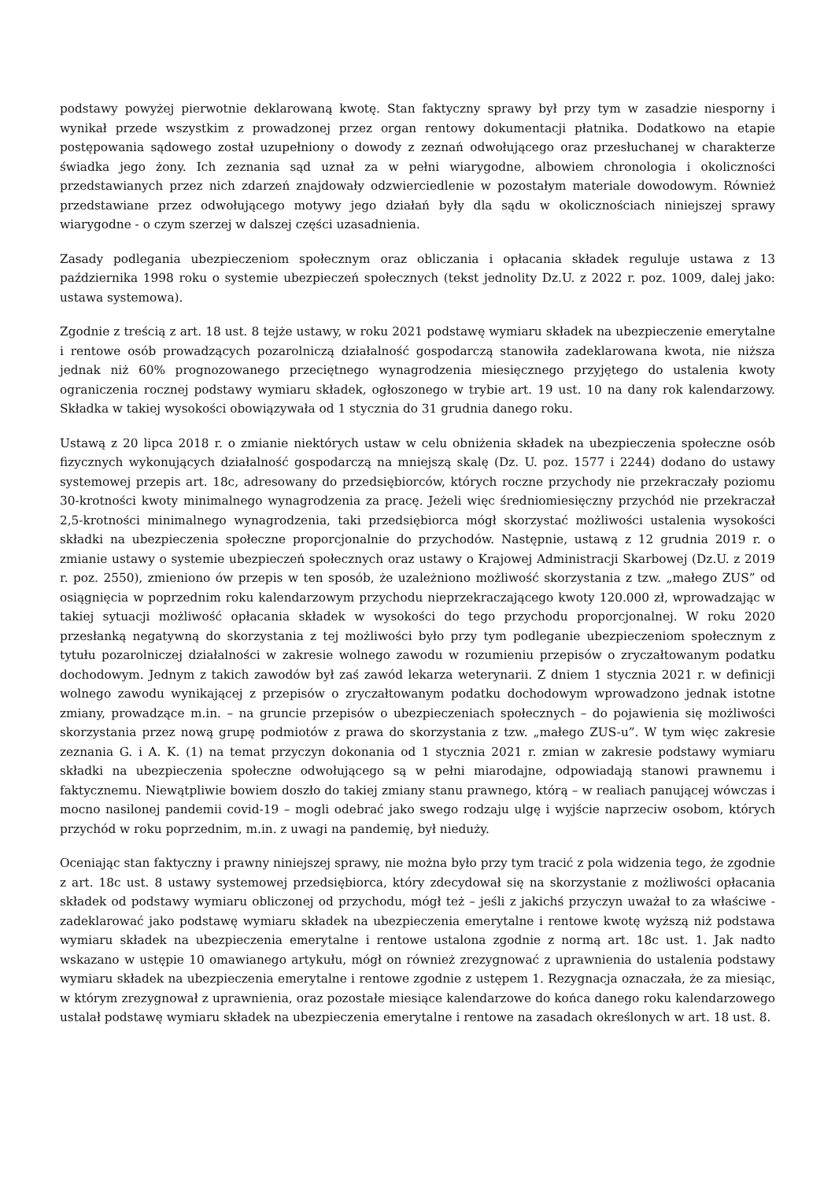podstawy powyżej pierwotnie deklarowaną kwotę. Stan faktyczny sprawy był przy tym w zasadzie niesporny i wynikał przede wszystkim z prowadzonej przez organ rentowy dokumentacji płatnika. Dodatkowo na etapie postępowania sądowego został uzupełniony o dowody z zeznań odwołującego oraz przesłuchanej w charakterze świadka jego żony. Ich zeznania sąd uznał za w pełni wiarygodne, albowiem chronologia i okoliczności przedstawianych przez nich zdarzeń znajdowały odzwierciedlenie w pozostałym materiale dowodowym. Również przedstawiane przez odwołującego motywy jego działań były dla sądu w okolicznościach niniejszej sprawy wiarygodne - o czym szerzej w dalszej części uzasadnienia.
Zasady podlegania ubezpieczeniom społecznym oraz obliczania i opłacania składek reguluje ustawa z 13 października 1998 roku o systemie ubezpieczeń społecznych (tekst jednolity Dz.U. z 2022 r. poz. 1009, dalej jako: ustawa systemowa).
Zgodnie z treścią z art. 18 ust. 8 tejże ustawy, w roku 2021 podstawę wymiaru składek na ubezpieczenie emerytalne i rentowe osób prowadzących pozarolniczą działalność gospodarczą stanowiła zadeklarowana kwota, nie niższa jednak niż 60% prognozowanego przeciętnego wynagrodzenia miesięcznego przyjętego do ustalenia kwoty ograniczenia rocznej podstawy wymiaru składek, ogłoszonego w trybie art. 19 ust. 10 na dany rok kalendarzowy. Składka w takiej wysokości obowiązywała od 1 stycznia do 31 grudnia danego roku.
Ustawą z 20 lipca 2018 r. o zmianie niektórych ustaw w celu obniżenia składek na ubezpieczenia społeczne osób fizycznych wykonujących działalność gospodarczą na mniejszą skalę (Dz. U. poz. 1577 i 2244) dodano do ustawy systemowej przepis art. 18c, adresowany do przedsiębiorców, których roczne przychody nie przekraczały poziomu 30-krotności kwoty minimalnego wynagrodzenia za pracę. Jeżeli więc średniomiesięczny przychód nie przekraczał 2,5-krotności minimalnego wynagrodzenia, taki przedsiębiorca mógł skorzystać możliwości ustalenia wysokości składki na ubezpieczenia społeczne proporcjonalnie do przychodów. Następnie, ustawą z 12 grudnia 2019 r. o zmianie ustawy o systemie ubezpieczeń społecznych oraz ustawy o Krajowej Administracji Skarbowej (Dz.U. z 2019 r. poz. 2550), zmieniono ów przepis w ten sposób, że uzależniono możliwość skorzystania z tzw. „małego ZUS” od osiągnięcia w poprzednim roku kalendarzowym przychodu nieprzekraczającego kwoty 120.000 zł, wprowadzając w takiej sytuacji możliwość opłacania składek w wysokości do tego przychodu proporcjonalnej. W roku 2020 przesłanką negatywną do skorzystania z tej możliwości było przy tym podleganie ubezpieczeniom społecznym z tytułu pozarolniczej działalności w zakresie wolnego zawodu w rozumieniu przepisów o zryczałtowanym podatku dochodowym. Jednym z takich zawodów był zaś zawód lekarza weterynarii. Z dniem 1 stycznia 2021 r. w definicji wolnego zawodu wynikającej z przepisów o zryczałtowanym podatku dochodowym wprowadzono jednak istotne zmiany, prowadzące m.in. – na gruncie przepisów o ubezpieczeniach społecznych – do pojawienia się możliwości skorzystania przez nową grupę podmiotów z prawa do skorzystania z tzw. „małego ZUS-u”. W tym więc zakresie zeznania G. i A. K. (1) na temat przyczyn dokonania od 1 stycznia 2021 r. zmian w zakresie podstawy wymiaru składki na ubezpieczenia społeczne odwołującego są w pełni miarodajne, odpowiadają stanowi prawnemu i faktycznemu. Niewątpliwie bowiem doszło do takiej zmiany stanu prawnego, którą – w realiach panującej wówczas i mocno nasilonej pandemii covid-19 – mogli odebrać jako swego rodzaju ulgę i wyjście naprzeciw osobom, których przychód w roku poprzednim, m.in. z uwagi na pandemię, był nieduży.
Oceniając stan faktyczny i prawny niniejszej sprawy, nie można było przy tym tracić z pola widzenia tego, że zgodnie z art. 18c ust. 8 ustawy systemowej przedsiębiorca, który zdecydował się na skorzystanie z możliwości opłacania składek od podstawy wymiaru obliczonej od przychodu, mógł też – jeśli z jakichś przyczyn uważał to za właściwe - zadeklarować jako podstawę wymiaru składek na ubezpieczenia emerytalne i rentowe kwotę wyższą niż podstawa wymiaru składek na ubezpieczenia emerytalne i rentowe ustalona zgodnie z normą art. 18c ust. 1. Jak nadto wskazano w ustępie 10 omawianego artykułu, mógł on również zrezygnować z uprawnienia do ustalenia podstawy wymiaru składek na ubezpieczenia emerytalne i rentowe zgodnie z ustępem 1. Rezygnacja oznaczała, że za miesiąc, w którym zrezygnował z uprawnienia, oraz pozostałe miesiące kalendarzowe do końca danego roku kalendarzowego ustalał podstawę wymiaru składek na ubezpieczenia emerytalne i rentowe na zasadach określonych w art. 18 ust. 8.